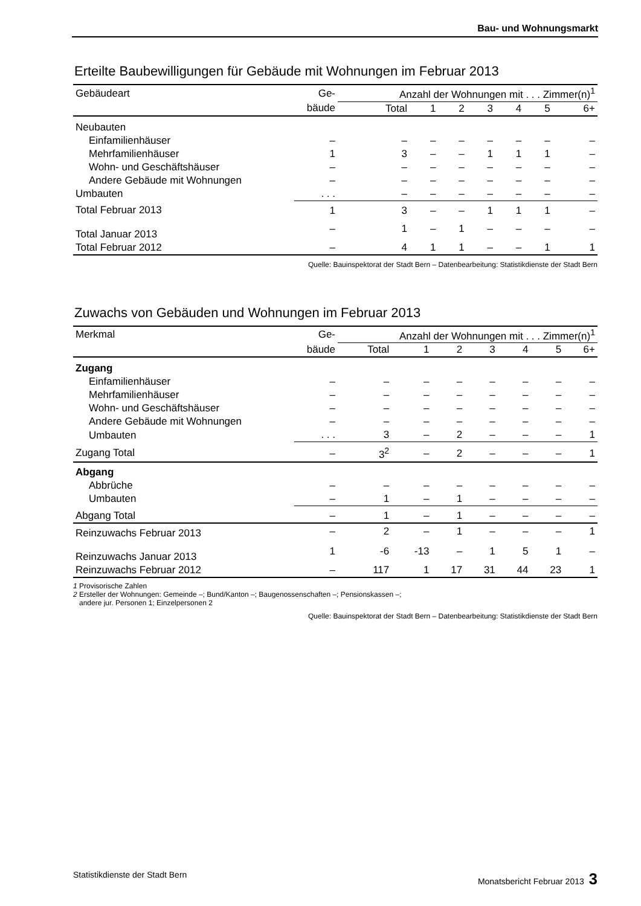Bau- und Wohnungsmarkt
Erteilte Baubewilligungen für Gebäude mit Wohnungen im Februar 2013
| Gebäudeart | Ge- | Anzahl der Wohnungen mit . . . Zimmer(n)<sup>1</sup> | | | | | | |
| --- | --- | --- | --- | --- | --- | --- | --- | --- |
| | bäude | Total | 1 | 2 | 3 | 4 | 5 | 6+ |
| Neubauten | | | | | | | | |
| Einfamilienhäuser | – | – | – | – | – | – | – | – |
| Mehrfamilienhäuser | 1 | 3 | – | – | 1 | 1 | 1 | – |
| Wohn- und Geschäftshäuser | – | – | – | – | – | – | – | – |
| Andere Gebäude mit Wohnungen | – | – | – | – | – | – | – | – |
| Umbauten | . . . | – | – | – | – | – | – | – |
| Total Februar 2013 | 1 | 3 | – | – | 1 | 1 | 1 | – |
| Total Januar 2013 | – | 1 | – | 1 | – | – | – | – |
| Total Februar 2012 | – | 4 | 1 | 1 | – | – | 1 | 1 |
Quelle: Bauinspektorat der Stadt Bern – Datenbearbeitung: Statistikdienste der Stadt Bern
Zuwachs von Gebäuden und Wohnungen im Februar 2013
| Merkmal | Ge- | Anzahl der Wohnungen mit . . . Zimmer(n)<sup>1</sup> | | | | | | |
| --- | --- | --- | --- | --- | --- | --- | --- | --- |
| | bäude | Total | 1 | 2 | 3 | 4 | 5 | 6+ |
| Zugang | | | | | | | | |
| Einfamilienhäuser | – | – | – | – | – | – | – | – |
| Mehrfamilienhäuser | – | – | – | – | – | – | – | – |
| Wohn- und Geschäftshäuser | – | – | – | – | – | – | – | – |
| Andere Gebäude mit Wohnungen | – | – | – | – | – | – | – | – |
| Umbauten | . . . | 3 | – | 2 | – | – | – | 1 |
| Zugang Total | – | 3<sup>2</sup> | – | 2 | – | – | – | 1 |
| Abgang | | | | | | | | |
| Abbrüche | – | – | – | – | – | – | – | – |
| Umbauten | – | 1 | – | 1 | – | – | – | – |
| Abgang Total | – | 1 | – | 1 | – | – | – | – |
| Reinzuwachs Februar 2013 | – | 2 | – | 1 | – | – | – | 1 |
| Reinzuwachs Januar 2013 | 1 | -6 | -13 | – | 1 | 5 | 1 | – |
| Reinzuwachs Februar 2012 | – | 117 | 1 | 17 | 31 | 44 | 23 | 1 |
1 Provisorische Zahlen
2 Ersteller der Wohnungen: Gemeinde –; Bund/Kanton –; Baugenossenschaften –; Pensionskassen –;
andere jur. Personen 1; Einzelpersonen 2
Quelle: Bauinspektorat der Stadt Bern – Datenbearbeitung: Statistikdienste der Stadt Bern
Statistikdienste der Stadt Bern Monatsbericht Februar 2013 3